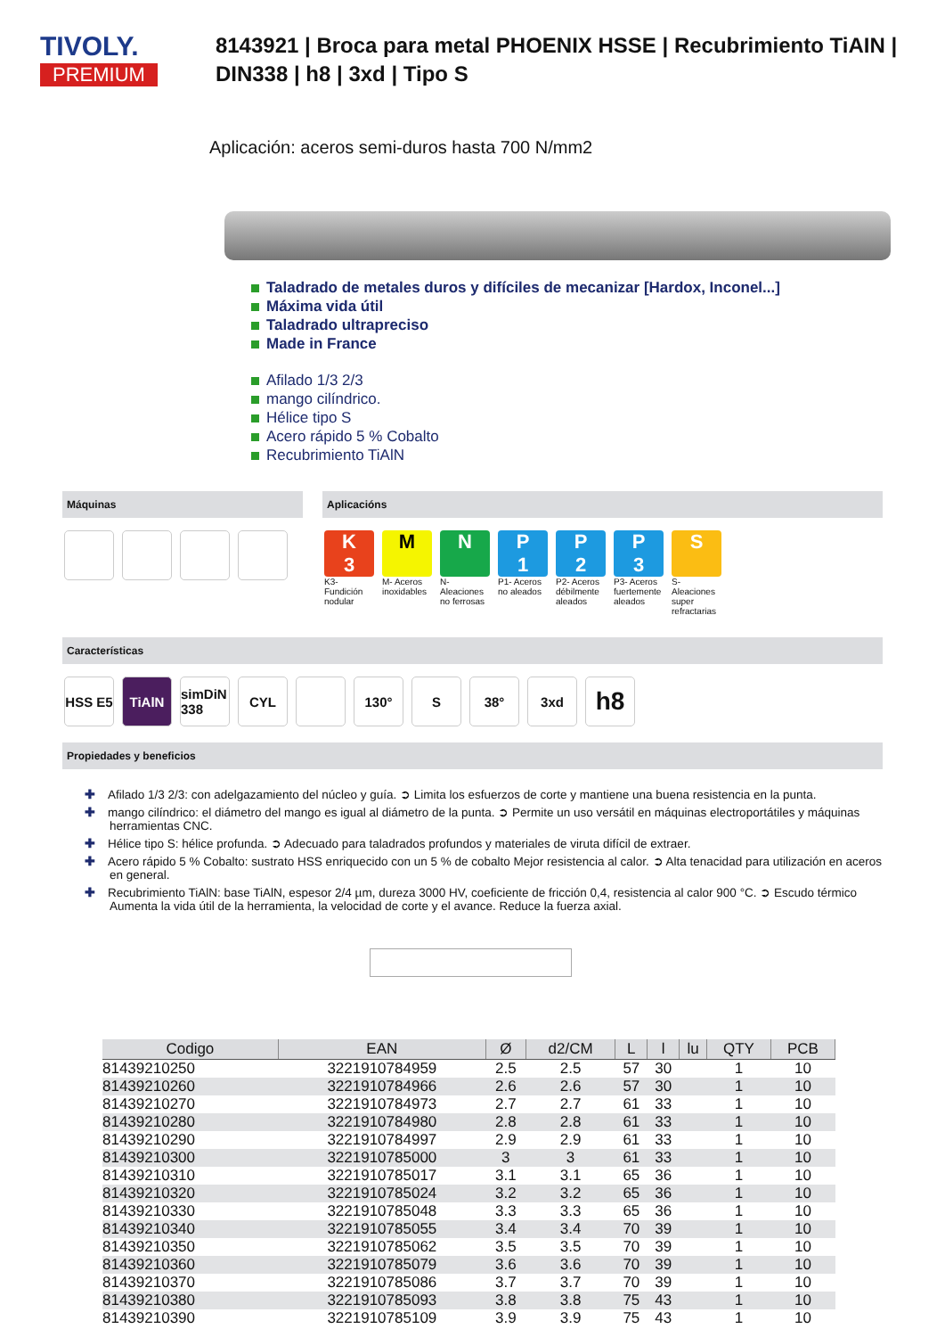TIVOLY.
PREMIUM
8143921 | Broca para metal PHOENIX HSSE | Recubrimiento TiAIN | DIN338 | h8 | 3xd | Tipo S
Aplicación: aceros semi-duros hasta 700 N/mm2
Taladrado de metales duros y difíciles de mecanizar [Hardox, Inconel...]
Máxima vida útil
Taladrado ultrapreciso
Made in France
Afilado 1/3 2/3
mango cilíndrico.
Hélice tipo S
Acero rápido 5 % Cobalto
Recubrimiento TiAlN
Máquinas Aplicacións
K
3
K3- Fundición nodular
M
M- Aceros inoxidables
N
N- Aleaciones no ferrosas
P
1
P1- Aceros no aleados
P
2
P2- Aceros débilmente aleados
P
3
P3- Aceros fuertemente aleados
S
S- Aleaciones super refractarias
Características
HSS E5
TiAlN
simDiN 338
CYL
130°
S
38°
3xd
h8
Propiedades y beneficios
✚ Afilado 1/3 2/3: con adelgazamiento del núcleo y guía. ➲ Limita los esfuerzos de corte y mantiene una buena resistencia en la punta.
✚ mango cilíndrico: el diámetro del mango es igual al diámetro de la punta. ➲ Permite un uso versátil en máquinas electroportátiles y máquinas herramientas CNC.
✚ Hélice tipo S: hélice profunda. ➲ Adecuado para taladrados profundos y materiales de viruta difícil de extraer.
✚ Acero rápido 5 % Cobalto: sustrato HSS enriquecido con un 5 % de cobalto Mejor resistencia al calor. ➲ Alta tenacidad para utilización en aceros en general.
✚ Recubrimiento TiAlN: base TiAlN, espesor 2/4 µm, dureza 3000 HV, coeficiente de fricción 0,4, resistencia al calor 900 °C. ➲ Escudo térmico Aumenta la vida útil de la herramienta, la velocidad de corte y el avance. Reduce la fuerza axial.
| Codigo | EAN | Ø | d2/CM | L | l | lu | QTY | PCB |
| --- | --- | --- | --- | --- | --- | --- | --- | --- |
| 81439210250 | 3221910784959 | 2.5 | 2.5 | 57 | 30 | | 1 | 10 |
| 81439210260 | 3221910784966 | 2.6 | 2.6 | 57 | 30 | | 1 | 10 |
| 81439210270 | 3221910784973 | 2.7 | 2.7 | 61 | 33 | | 1 | 10 |
| 81439210280 | 3221910784980 | 2.8 | 2.8 | 61 | 33 | | 1 | 10 |
| 81439210290 | 3221910784997 | 2.9 | 2.9 | 61 | 33 | | 1 | 10 |
| 81439210300 | 3221910785000 | 3 | 3 | 61 | 33 | | 1 | 10 |
| 81439210310 | 3221910785017 | 3.1 | 3.1 | 65 | 36 | | 1 | 10 |
| 81439210320 | 3221910785024 | 3.2 | 3.2 | 65 | 36 | | 1 | 10 |
| 81439210330 | 3221910785048 | 3.3 | 3.3 | 65 | 36 | | 1 | 10 |
| 81439210340 | 3221910785055 | 3.4 | 3.4 | 70 | 39 | | 1 | 10 |
| 81439210350 | 3221910785062 | 3.5 | 3.5 | 70 | 39 | | 1 | 10 |
| 81439210360 | 3221910785079 | 3.6 | 3.6 | 70 | 39 | | 1 | 10 |
| 81439210370 | 3221910785086 | 3.7 | 3.7 | 70 | 39 | | 1 | 10 |
| 81439210380 | 3221910785093 | 3.8 | 3.8 | 75 | 43 | | 1 | 10 |
| 81439210390 | 3221910785109 | 3.9 | 3.9 | 75 | 43 | | 1 | 10 |